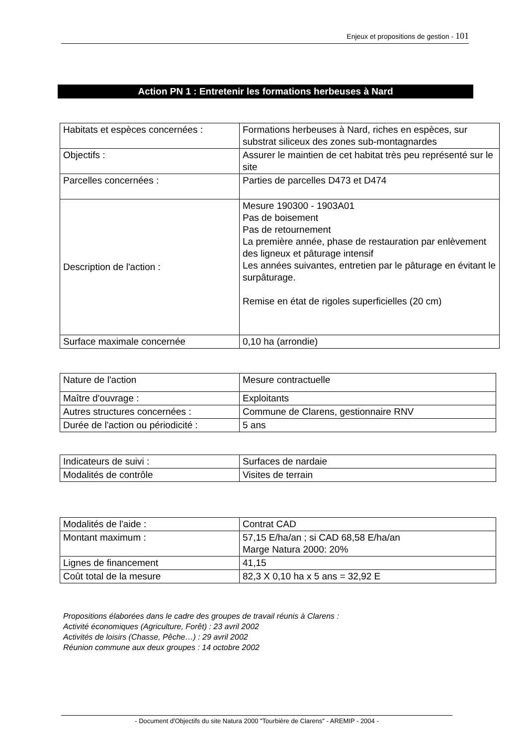Enjeux et propositions de gestion - 101
Action PN 1 : Entretenir les formations herbeuses à Nard
| Habitats et espèces concernées : | Formations herbeuses à Nard, riches en espèces, sur substrat siliceux des zones sub-montagnardes |
| Objectifs : | Assurer le maintien de cet habitat très peu représenté sur le site |
| Parcelles concernées : | Parties de parcelles D473 et D474 |
| Description de l'action : | Mesure 190300 - 1903A01 Pas de boisement Pas de retournement La première année, phase de restauration par enlèvement des ligneux et pâturage intensif Les années suivantes, entretien par le pâturage en évitant le surpâturage. Remise en état de rigoles superficielles (20 cm) |
| Surface maximale concernée | 0,10 ha (arrondie) |
| Nature de l'action | Mesure contractuelle |
| Maître d'ouvrage : | Exploitants |
| Autres structures concernées : | Commune de Clarens, gestionnaire RNV |
| Durée de l'action ou périodicité : | 5 ans |
| Indicateurs de suivi : | Surfaces de nardaie |
| Modalités de contrôle | Visites de terrain |
| Modalités de l'aide : | Contrat CAD |
| Montant maximum : | 57,15 E/ha/an ; si CAD 68,58 E/ha/an Marge Natura 2000: 20% |
| Lignes de financement | 41,15 |
| Coût total de la mesure | 82,3 X 0,10 ha x 5 ans = 32,92 E |
Propositions élaborées dans le cadre des groupes de travail réunis à Clarens :
Activité économiques (Agriculture, Forêt) : 23 avril 2002
Activités de loisirs (Chasse, Pêche…) : 29 avril 2002
Réunion commune aux deux groupes : 14 octobre 2002
- Document d'Objectifs du site Natura 2000 "Tourbière de Clarens" - AREMIP - 2004 -